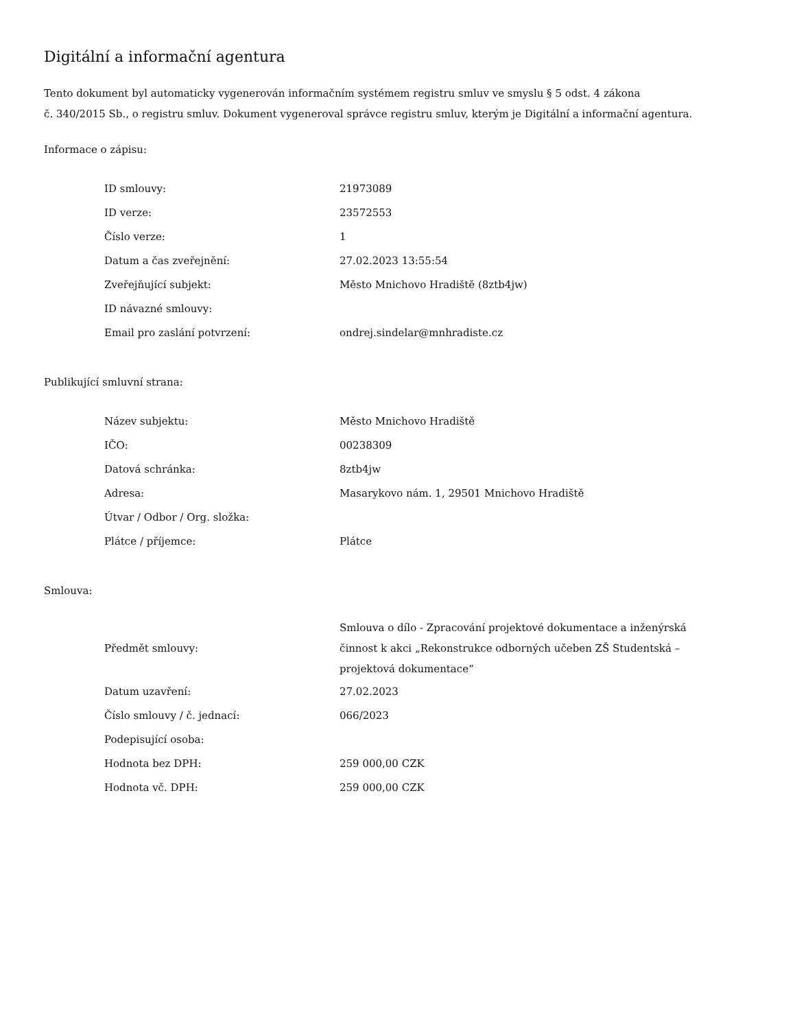Digitální a informační agentura
Tento dokument byl automaticky vygenerován informačním systémem registru smluv ve smyslu § 5 odst. 4 zákona
č. 340/2015 Sb., o registru smluv. Dokument vygeneroval správce registru smluv, kterým je Digitální a informační agentura.
Informace o zápisu:
| ID smlouvy: | 21973089 |
| ID verze: | 23572553 |
| Číslo verze: | 1 |
| Datum a čas zveřejnění: | 27.02.2023 13:55:54 |
| Zveřejňující subjekt: | Město Mnichovo Hradiště (8ztb4jw) |
| ID návazné smlouvy: | |
| Email pro zaslání potvrzení: | ondrej.sindelar@mnhradiste.cz |
Publikující smluvní strana:
| Název subjektu: | Město Mnichovo Hradiště |
| IČO: | 00238309 |
| Datová schránka: | 8ztb4jw |
| Adresa: | Masarykovo nám. 1, 29501 Mnichovo Hradiště |
| Útvar / Odbor / Org. složka: | |
| Plátce / příjemce: | Plátce |
Smlouva:
| Předmět smlouvy: | Smlouva o dílo - Zpracování projektové dokumentace a inženýrská činnost k akci „Rekonstrukce odborných učeben ZŠ Studentská – projektová dokumentace“ |
| Datum uzavření: | 27.02.2023 |
| Číslo smlouvy / č. jednací: | 066/2023 |
| Podepisující osoba: | |
| Hodnota bez DPH: | 259 000,00 CZK |
| Hodnota vč. DPH: | 259 000,00 CZK |